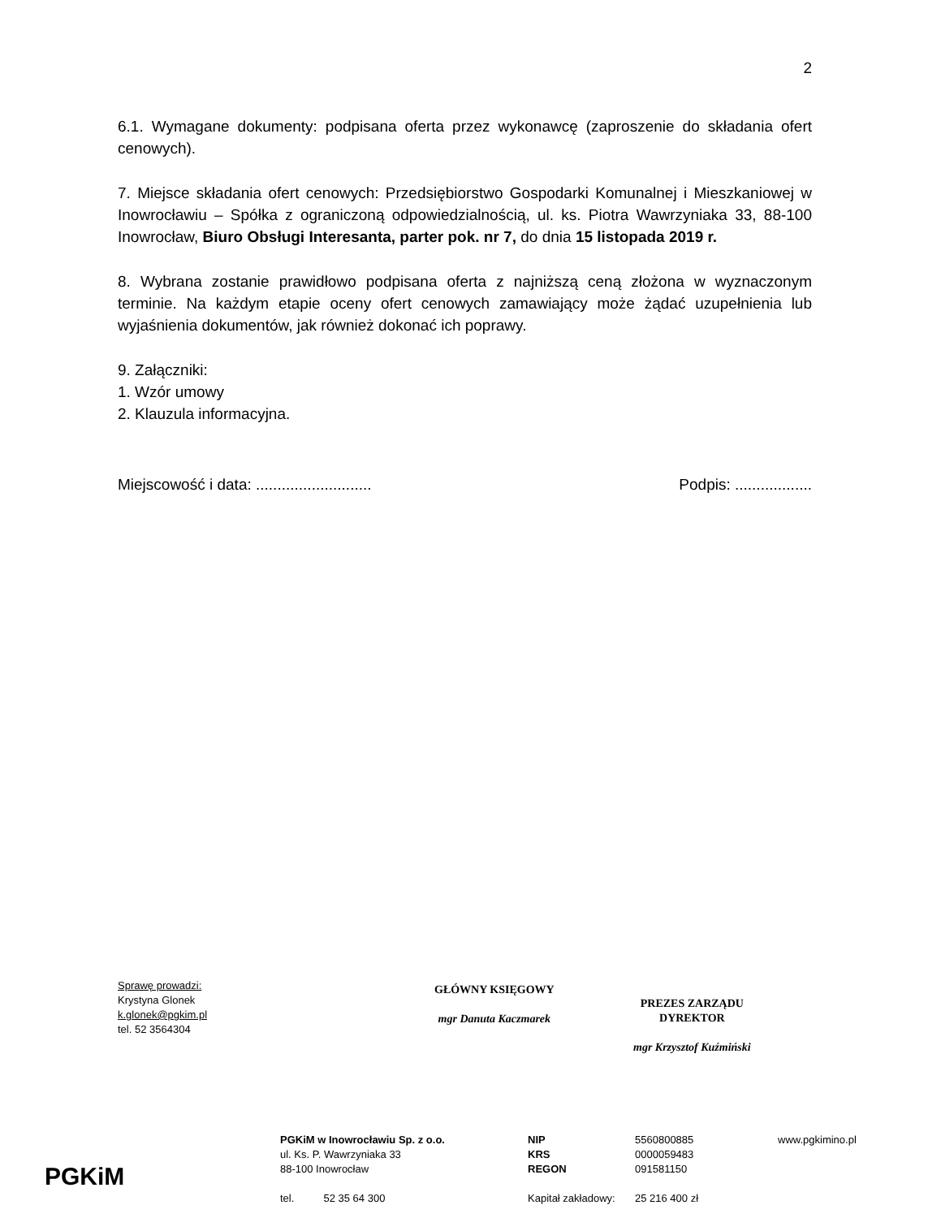2
6.1. Wymagane dokumenty: podpisana oferta przez wykonawcę (zaproszenie do składania ofert cenowych).
7. Miejsce składania ofert cenowych: Przedsiębiorstwo Gospodarki Komunalnej i Mieszkaniowej w Inowrocławiu – Spółka z ograniczoną odpowiedzialnością, ul. ks. Piotra Wawrzyniaka 33, 88-100 Inowrocław, Biuro Obsługi Interesanta, parter pok. nr 7, do dnia 15 listopada 2019 r.
8. Wybrana zostanie prawidłowo podpisana oferta z najniższą ceną złożona w wyznaczonym terminie. Na każdym etapie oceny ofert cenowych zamawiający może żądać uzupełnienia lub wyjaśnienia dokumentów, jak również dokonać ich poprawy.
9. Załączniki:
1. Wzór umowy
2. Klauzula informacyjna.
Miejscowość i data: ........................... Podpis: ..................
Sprawę prowadzi:
Krystyna Glonek
k.glonek@pgkim.pl
tel. 52 3564304
GŁÓWNY KSIĘGOWY
mgr Danuta Kaczmarek
PREZES ZARZĄDU
DYREKTOR
mgr Krzysztof Kuźmiński
PGKiM
PGKiM w Inowrocławiu Sp. z o.o.
ul. Ks. P. Wawrzyniaka 33
88-100 Inowrocław
tel. 52 35 64 300
NIP
KRS
REGON
Kapitał zakładowy:
5560800885
0000059483
091581150
25 216 400 zł
www.pgkimino.pl